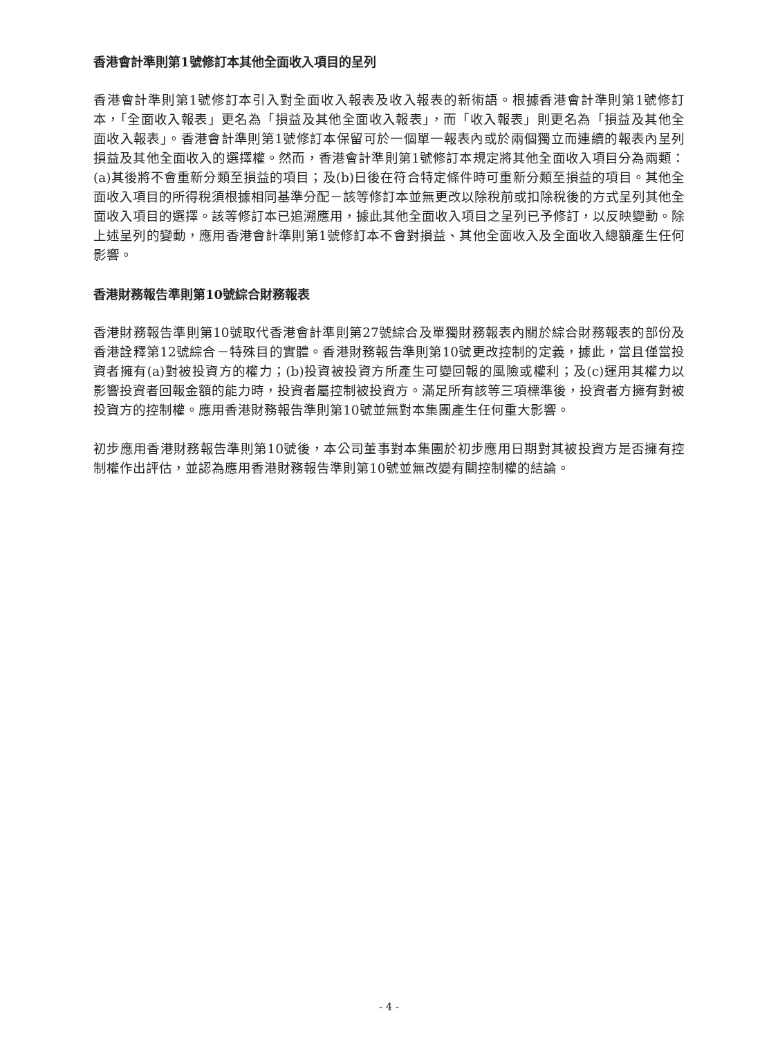香港會計準則第1號修訂本其他全面收入項目的呈列
香港會計準則第1號修訂本引入對全面收入報表及收入報表的新術語。根據香港會計準則第1號修訂本，「全面收入報表」更名為「損益及其他全面收入報表」，而「收入報表」則更名為「損益及其他全面收入報表」。香港會計準則第1號修訂本保留可於一個單一報表內或於兩個獨立而連續的報表內呈列損益及其他全面收入的選擇權。然而，香港會計準則第1號修訂本規定將其他全面收入項目分為兩類：(a)其後將不會重新分類至損益的項目；及(b)日後在符合特定條件時可重新分類至損益的項目。其他全面收入項目的所得稅須根據相同基準分配－該等修訂本並無更改以除稅前或扣除稅後的方式呈列其他全面收入項目的選擇。該等修訂本已追溯應用，據此其他全面收入項目之呈列已予修訂，以反映變動。除上述呈列的變動，應用香港會計準則第1號修訂本不會對損益、其他全面收入及全面收入總額產生任何影響。
香港財務報告準則第10號綜合財務報表
香港財務報告準則第10號取代香港會計準則第27號綜合及單獨財務報表內關於綜合財務報表的部份及香港詮釋第12號綜合－特殊目的實體。香港財務報告準則第10號更改控制的定義，據此，當且僅當投資者擁有(a)對被投資方的權力；(b)投資被投資方所產生可變回報的風險或權利；及(c)運用其權力以影響投資者回報金額的能力時，投資者屬控制被投資方。滿足所有該等三項標準後，投資者方擁有對被投資方的控制權。應用香港財務報告準則第10號並無對本集團產生任何重大影響。
初步應用香港財務報告準則第10號後，本公司董事對本集團於初步應用日期對其被投資方是否擁有控制權作出評估，並認為應用香港財務報告準則第10號並無改變有關控制權的結論。
- 4 -